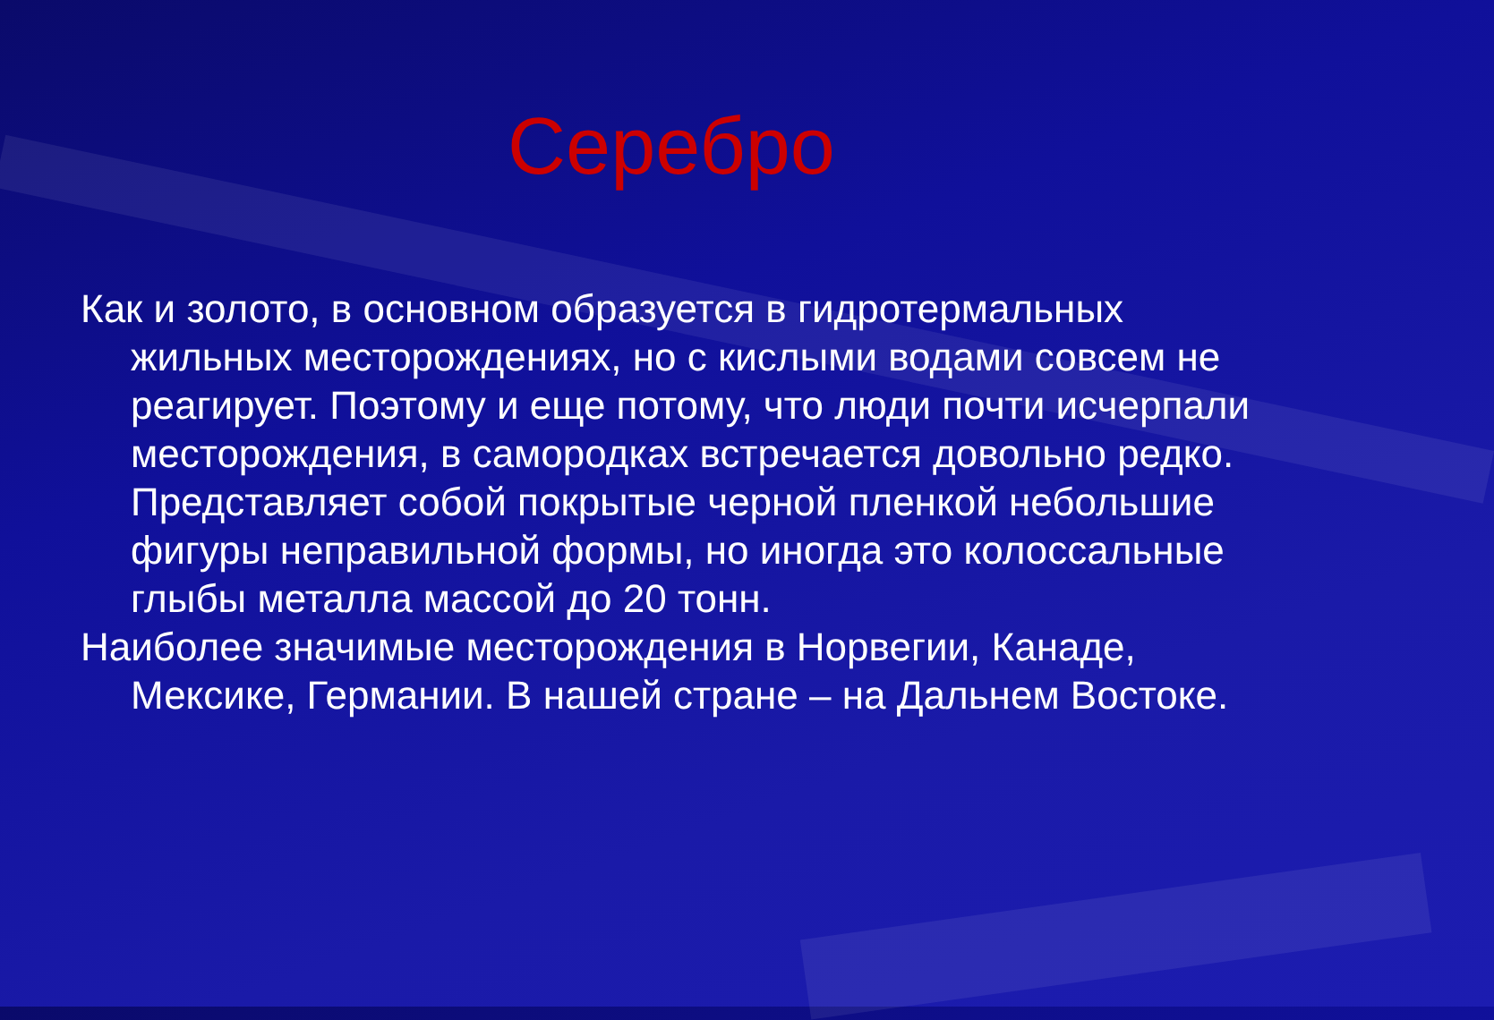Серебро
Как и золото, в основном образуется в гидротермальных жильных месторождениях, но с кислыми водами совсем не реагирует. Поэтому и еще потому, что люди почти исчерпали месторождения, в самородках встречается довольно редко. Представляет собой покрытые черной пленкой небольшие фигуры неправильной формы, но иногда это колоссальные глыбы металла массой до 20 тонн.
Наиболее значимые месторождения в Норвегии, Канаде, Мексике, Германии. В нашей стране – на Дальнем Востоке.